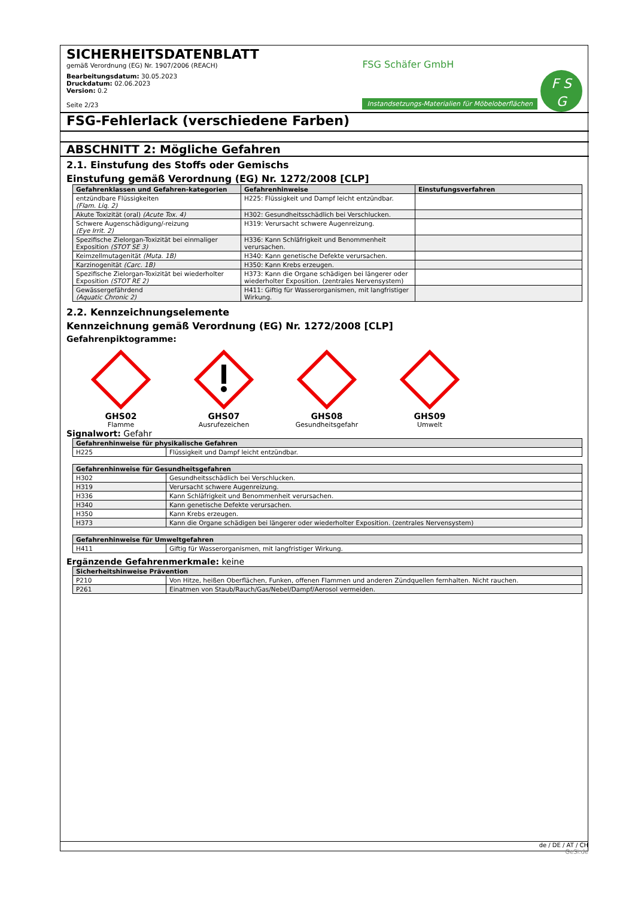SICHERHEITSDATENBLATT
gemäß Verordnung (EG) Nr. 1907/2006 (REACH)
Bearbeitungsdatum: 30.05.2023
Druckdatum: 02.06.2023
Version: 0.2
Seite 2/23
FSG Schäfer GmbH
Instandsetzungs-Materialien für Möbeloberflächen F S
G
FSG-Fehlerlack (verschiedene Farben)
ABSCHNITT 2: Mögliche Gefahren
2.1. Einstufung des Stoffs oder Gemischs
Einstufung gemäß Verordnung (EG) Nr. 1272/2008 [CLP]
| Gefahrenklassen und Gefahren-kategorien | Gefahrenhinweise | Einstufungsverfahren |
| --- | --- | --- |
| entzündbare Flüssigkeiten (Flam. Liq. 2) | H225: Flüssigkeit und Dampf leicht entzündbar. | |
| Akute Toxizität (oral) (Acute Tox. 4) | H302: Gesundheitsschädlich bei Verschlucken. | |
| Schwere Augenschädigung/-reizung (Eye Irrit. 2) | H319: Verursacht schwere Augenreizung. | |
| Spezifische Zielorgan-Toxizität bei einmaliger Exposition (STOT SE 3) | H336: Kann Schläfrigkeit und Benommenheit verursachen. | |
| Keimzellmutagenität (Muta. 1B) | H340: Kann genetische Defekte verursachen. | |
| Karzinogenität (Carc. 1B) | H350: Kann Krebs erzeugen. | |
| Spezifische Zielorgan-Toxizität bei wiederholter Exposition (STOT RE 2) | H373: Kann die Organe schädigen bei längerer oder wiederholter Exposition. (zentrales Nervensystem) | |
| Gewässergefährdend (Aquatic Chronic 2) | H411: Giftig für Wasserorganismen, mit langfristiger Wirkung. | |
2.2. Kennzeichnungselemente
Kennzeichnung gemäß Verordnung (EG) Nr. 1272/2008 [CLP]
Gefahrenpiktogramme:
GHS02
Flamme
GHS07
Ausrufezeichen
GHS08
Gesundheitsgefahr
GHS09
Umwelt
Signalwort: Gefahr
| Gefahrenhinweise für physikalische Gefahren | |
| --- | --- |
| H225 | Flüssigkeit und Dampf leicht entzündbar. |
| Gefahrenhinweise für Gesundheitsgefahren | |
| --- | --- |
| H302 | Gesundheitsschädlich bei Verschlucken. |
| H319 | Verursacht schwere Augenreizung. |
| H336 | Kann Schläfrigkeit und Benommenheit verursachen. |
| H340 | Kann genetische Defekte verursachen. |
| H350 | Kann Krebs erzeugen. |
| H373 | Kann die Organe schädigen bei längerer oder wiederholter Exposition. (zentrales Nervensystem) |
| Gefahrenhinweise für Umweltgefahren | |
| --- | --- |
| H411 | Giftig für Wasserorganismen, mit langfristiger Wirkung. |
Ergänzende Gefahrenmerkmale: keine
| Sicherheitshinweise Prävention | |
| --- | --- |
| P210 | Von Hitze, heißen Oberflächen, Funken, offenen Flammen und anderen Zündquellen fernhalten. Nicht rauchen. |
| P261 | Einatmen von Staub/Rauch/Gas/Nebel/Dampf/Aerosol vermeiden. |
de / DE / AT / CH
GeSi.de